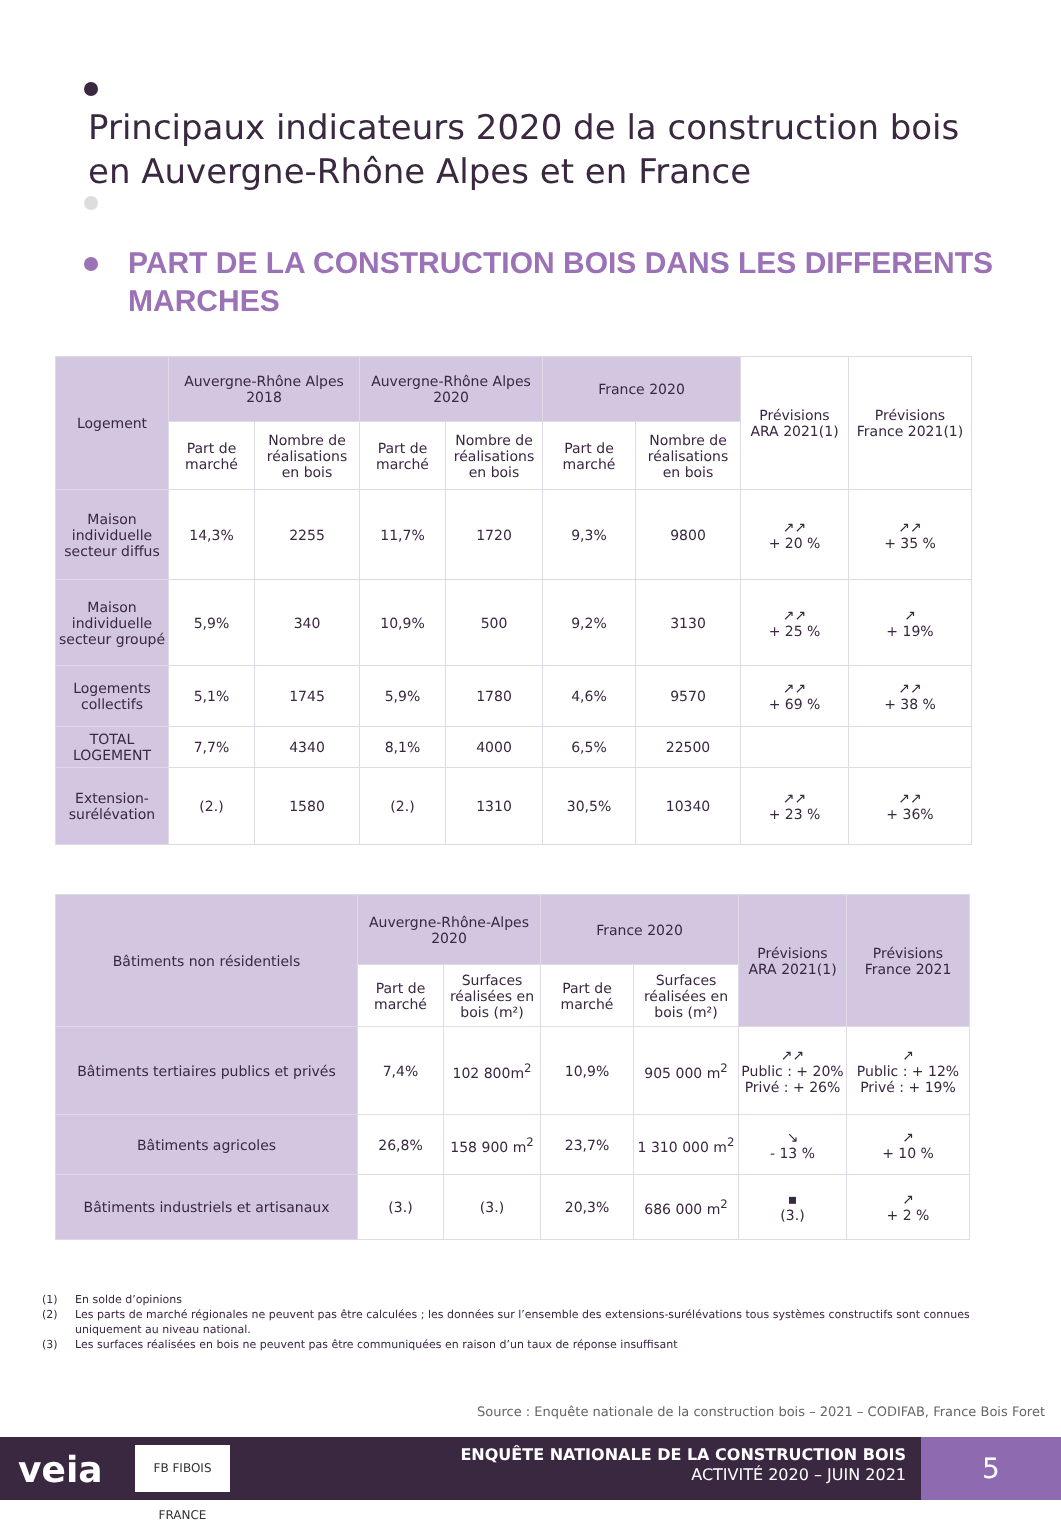Principaux indicateurs 2020 de la construction bois
en Auvergne-Rhône Alpes et en France
PART DE LA CONSTRUCTION BOIS DANS LES DIFFERENTS
MARCHES
| Logement | Auvergne-Rhône Alpes 2018 | | Auvergne-Rhône Alpes 2020 | | France 2020 | | Prévisions ARA 2021(1) | Prévisions France 2021(1) |
| --- | --- | --- | --- | --- | --- | --- | --- | --- |
| | Part de marché | Nombre de réalisations en bois | Part de marché | Nombre de réalisations en bois | Part de marché | Nombre de réalisations en bois | | |
| Maison individuelle secteur diffus | 14,3% | 2255 | 11,7% | 1720 | 9,3% | 9800 | ↗↗ + 20 % | ↗↗ + 35 % |
| Maison individuelle secteur groupé | 5,9% | 340 | 10,9% | 500 | 9,2% | 3130 | ↗↗ + 25 % | ↗ + 19% |
| Logements collectifs | 5,1% | 1745 | 5,9% | 1780 | 4,6% | 9570 | ↗↗ + 69 % | ↗↗ + 38 % |
| TOTAL LOGEMENT | 7,7% | 4340 | 8,1% | 4000 | 6,5% | 22500 | | |
| Extension-surélévation | (2.) | 1580 | (2.) | 1310 | 30,5% | 10340 | ↗↗ + 23 % | ↗↗ + 36% |
| Bâtiments non résidentiels | Auvergne-Rhône-Alpes 2020 | | France 2020 | | Prévisions ARA 2021(1) | Prévisions France 2021 |
| --- | --- | --- | --- | --- | --- | --- |
| | Part de marché | Surfaces réalisées en bois (m²) | Part de marché | Surfaces réalisées en bois (m²) | | |
| Bâtiments tertiaires publics et privés | 7,4% | 102 800m<sup>2</sup> | 10,9% | 905 000 m<sup>2</sup> | ↗↗ Public : + 20% Privé : + 26% | ↗ Public : + 12% Privé : + 19% |
| Bâtiments agricoles | 26,8% | 158 900 m<sup>2</sup> | 23,7% | 1 310 000 m<sup>2</sup> | ↘ - 13 % | ↗ + 10 % |
| Bâtiments industriels et artisanaux | (3.) | (3.) | 20,3% | 686 000 m<sup>2</sup> | ▪ (3.) | ↗ + 2 % |
(1) En solde d’opinions
(2) Les parts de marché régionales ne peuvent pas être calculées ; les données sur l’ensemble des extensions-surélévations tous systèmes constructifs sont connues uniquement au niveau national.
(3) Les surfaces réalisées en bois ne peuvent pas être communiquées en raison d’un taux de réponse insuffisant
Source : Enquête nationale de la construction bois – 2021 – CODIFAB, France Bois Foret
veia
FB FIBOIS FRANCE
ENQUÊTE NATIONALE DE LA CONSTRUCTION BOIS
ACTIVITÉ 2020 – JUIN 2021
5